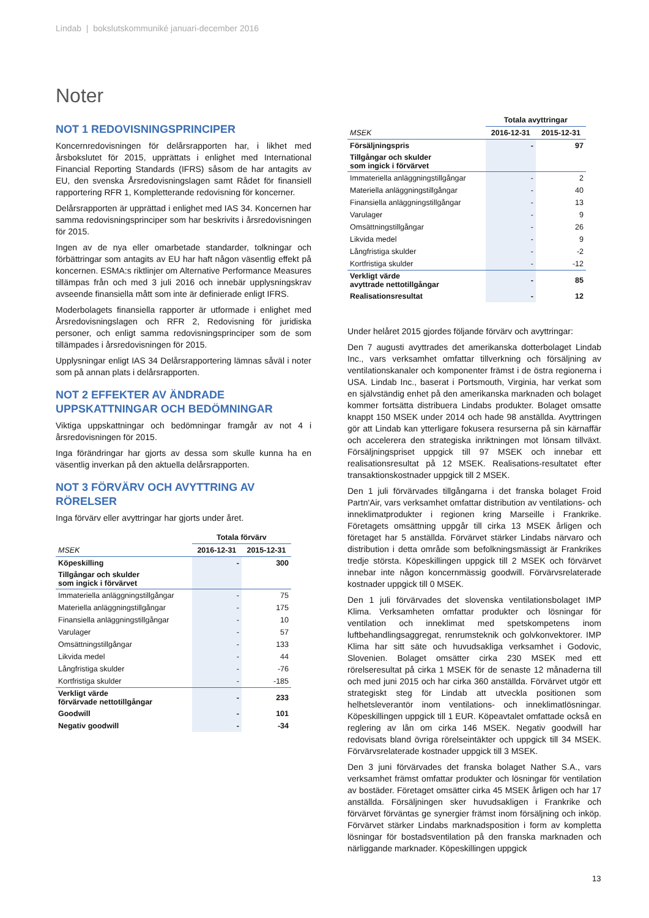Lindab | bokslutskommuniké januari-december 2016
Noter
NOT 1 REDOVISNINGSPRINCIPER
Koncernredovisningen för delårsrapporten har, i likhet med årsbokslutet för 2015, upprättats i enlighet med International Financial Reporting Standards (IFRS) såsom de har antagits av EU, den svenska Årsredovisningslagen samt Rådet för finansiell rapportering RFR 1, Kompletterande redovisning för koncerner.
Delårsrapporten är upprättad i enlighet med IAS 34. Koncernen har samma redovisningsprinciper som har beskrivits i årsredovisningen för 2015.
Ingen av de nya eller omarbetade standarder, tolkningar och förbättringar som antagits av EU har haft någon väsentlig effekt på koncernen. ESMA:s riktlinjer om Alternative Performance Measures tillämpas från och med 3 juli 2016 och innebär upplysningskrav avseende finansiella mått som inte är definierade enligt IFRS.
Moderbolagets finansiella rapporter är utformade i enlighet med Årsredovisningslagen och RFR 2, Redovisning för juridiska personer, och enligt samma redovisningsprinciper som de som tillämpades i årsredovisningen för 2015.
Upplysningar enligt IAS 34 Delårsrapportering lämnas såväl i noter som på annan plats i delårsrapporten.
NOT 2 EFFEKTER AV ÄNDRADE UPPSKATTNINGAR OCH BEDÖMNINGAR
Viktiga uppskattningar och bedömningar framgår av not 4 i årsredovisningen för 2015.
Inga förändringar har gjorts av dessa som skulle kunna ha en väsentlig inverkan på den aktuella delårsrapporten.
NOT 3 FÖRVÄRV OCH AVYTTRING AV RÖRELSER
Inga förvärv eller avyttringar har gjorts under året.
| | Totala förvärv | |
| --- | --- | --- |
| MSEK | 2016-12-31 | 2015-12-31 |
| Köpeskilling | - | 300 |
| Tillgångar och skulder som ingick i förvärvet | | |
| Immateriella anläggningstillgångar | - | 75 |
| Materiella anläggningstillgångar | - | 175 |
| Finansiella anläggningstillgångar | - | 10 |
| Varulager | - | 57 |
| Omsättningstillgångar | - | 133 |
| Likvida medel | - | 44 |
| Långfristiga skulder | - | -76 |
| Kortfristiga skulder | - | -185 |
| Verkligt värde förvärvade nettotillgångar | - | 233 |
| Goodwill | - | 101 |
| Negativ goodwill | - | -34 |
| | Totala avyttringar | |
| --- | --- | --- |
| MSEK | 2016-12-31 | 2015-12-31 |
| Försäljningspris | - | 97 |
| Tillgångar och skulder som ingick i förvärvet | | |
| Immateriella anläggningstillgångar | - | 2 |
| Materiella anläggningstillgångar | - | 40 |
| Finansiella anläggningstillgångar | - | 13 |
| Varulager | - | 9 |
| Omsättningstillgångar | - | 26 |
| Likvida medel | - | 9 |
| Långfristiga skulder | - | -2 |
| Kortfristiga skulder | - | -12 |
| Verkligt värde avyttrade nettotillgångar | - | 85 |
| Realisationsresultat | - | 12 |
Under helåret 2015 gjordes följande förvärv och avyttringar:
Den 7 augusti avyttrades det amerikanska dotterbolaget Lindab Inc., vars verksamhet omfattar tillverkning och försäljning av ventilationskanaler och komponenter främst i de östra regionerna i USA. Lindab Inc., baserat i Portsmouth, Virginia, har verkat som en självständig enhet på den amerikanska marknaden och bolaget kommer fortsätta distribuera Lindabs produkter. Bolaget omsatte knappt 150 MSEK under 2014 och hade 98 anställda. Avyttringen gör att Lindab kan ytterligare fokusera resurserna på sin kärnaffär och accelerera den strategiska inriktningen mot lönsam tillväxt. Försäljningspriset uppgick till 97 MSEK och innebar ett realisationsresultat på 12 MSEK. Realisations-resultatet efter transaktionskostnader uppgick till 2 MSEK.
Den 1 juli förvärvades tillgångarna i det franska bolaget Froid Partn'Air, vars verksamhet omfattar distribution av ventilations- och inneklimatprodukter i regionen kring Marseille i Frankrike. Företagets omsättning uppgår till cirka 13 MSEK årligen och företaget har 5 anställda. Förvärvet stärker Lindabs närvaro och distribution i detta område som befolkningsmässigt är Frankrikes tredje största. Köpeskillingen uppgick till 2 MSEK och förvärvet innebar inte någon koncernmässig goodwill. Förvärvsrelaterade kostnader uppgick till 0 MSEK.
Den 1 juli förvärvades det slovenska ventilationsbolaget IMP Klima. Verksamheten omfattar produkter och lösningar för ventilation och inneklimat med spetskompetens inom luftbehandlingsaggregat, renrumsteknik och golvkonvektorer. IMP Klima har sitt säte och huvudsakliga verksamhet i Godovic, Slovenien. Bolaget omsätter cirka 230 MSEK med ett rörelseresultat på cirka 1 MSEK för de senaste 12 månaderna till och med juni 2015 och har cirka 360 anställda. Förvärvet utgör ett strategiskt steg för Lindab att utveckla positionen som helhetsleverantör inom ventilations- och inneklimatlösningar. Köpeskillingen uppgick till 1 EUR. Köpeavtalet omfattade också en reglering av lån om cirka 146 MSEK. Negativ goodwill har redovisats bland övriga rörelseintäkter och uppgick till 34 MSEK. Förvärvsrelaterade kostnader uppgick till 3 MSEK.
Den 3 juni förvärvades det franska bolaget Nather S.A., vars verksamhet främst omfattar produkter och lösningar för ventilation av bostäder. Företaget omsätter cirka 45 MSEK årligen och har 17 anställda. Försäljningen sker huvudsakligen i Frankrike och förvärvet förväntas ge synergier främst inom försäljning och inköp. Förvärvet stärker Lindabs marknadsposition i form av kompletta lösningar för bostadsventilation på den franska marknaden och närliggande marknader. Köpeskillingen uppgick
13